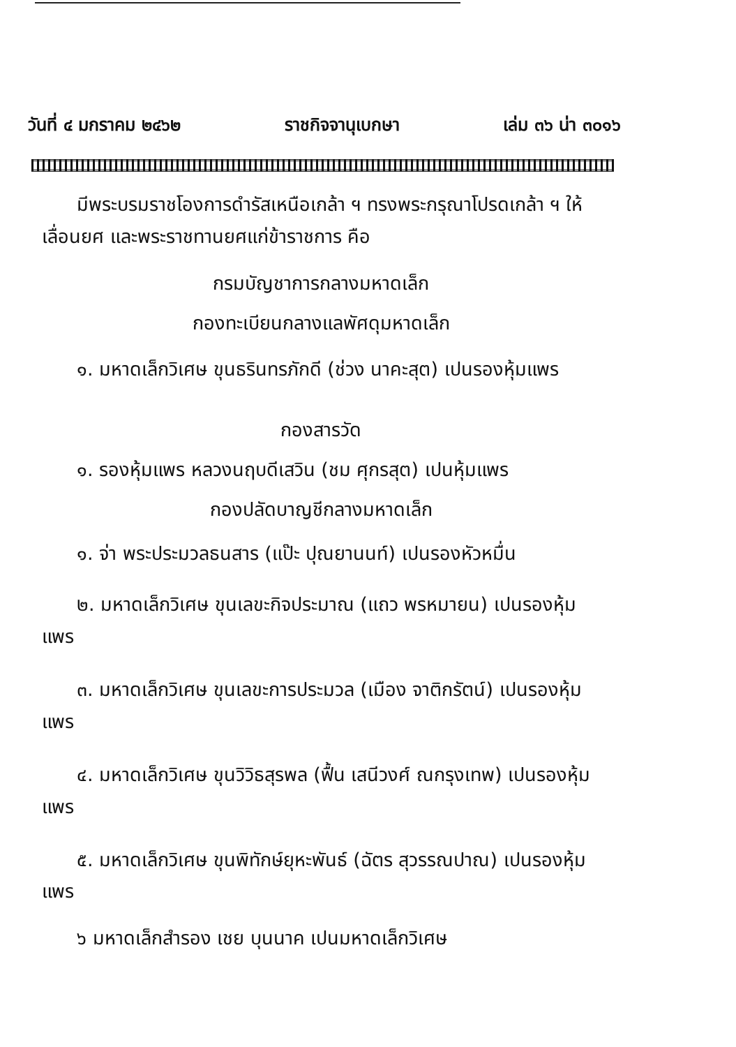วันที่ ๔ มกราคม ๒๔๖๒ ราชกิจจานุเบกษา เล่ม ๓๖ น่า ๓๐๑๖
มีพระบรมราชโองการดำรัสเหนือเกล้า ฯ ทรงพระกรุณาโปรดเกล้า ฯ ให้เลื่อนยศ และพระราชทานยศแก่ข้าราชการ คือ
กรมบัญชาการกลางมหาดเล็ก
กองทะเบียนกลางแลพัศดุมหาดเล็ก
๑. มหาดเล็กวิเศษ ขุนธรินทรภักดี (ช่วง นาคะสุต) เปนรองหุ้มแพร
กองสารวัด
๑. รองหุ้มแพร หลวงนฤบดีเสวิน (ชม ศุกรสุต) เปนหุ้มแพร
กองปลัดบาญชีกลางมหาดเล็ก
๑. จ่า พระประมวลธนสาร (แป๊ะ ปุณยานนท์) เปนรองหัวหมื่น
๒. มหาดเล็กวิเศษ ขุนเลขะกิจประมาณ (แถว พรหมายน) เปนรองหุ้มแพร
๓. มหาดเล็กวิเศษ ขุนเลขะการประมวล (เมือง จาติกรัตน์) เปนรองหุ้มแพร
๔. มหาดเล็กวิเศษ ขุนวิวิธสุรพล (ฟื้น เสนีวงศ์ ณกรุงเทพ) เปนรองหุ้มแพร
๕. มหาดเล็กวิเศษ ขุนพิทักษ์ยุหะพันธ์ (ฉัตร สุวรรณปาณ) เปนรองหุ้มแพร
๖ มหาดเล็กสำรอง เชย บุนนาค เปนมหาดเล็กวิเศษ